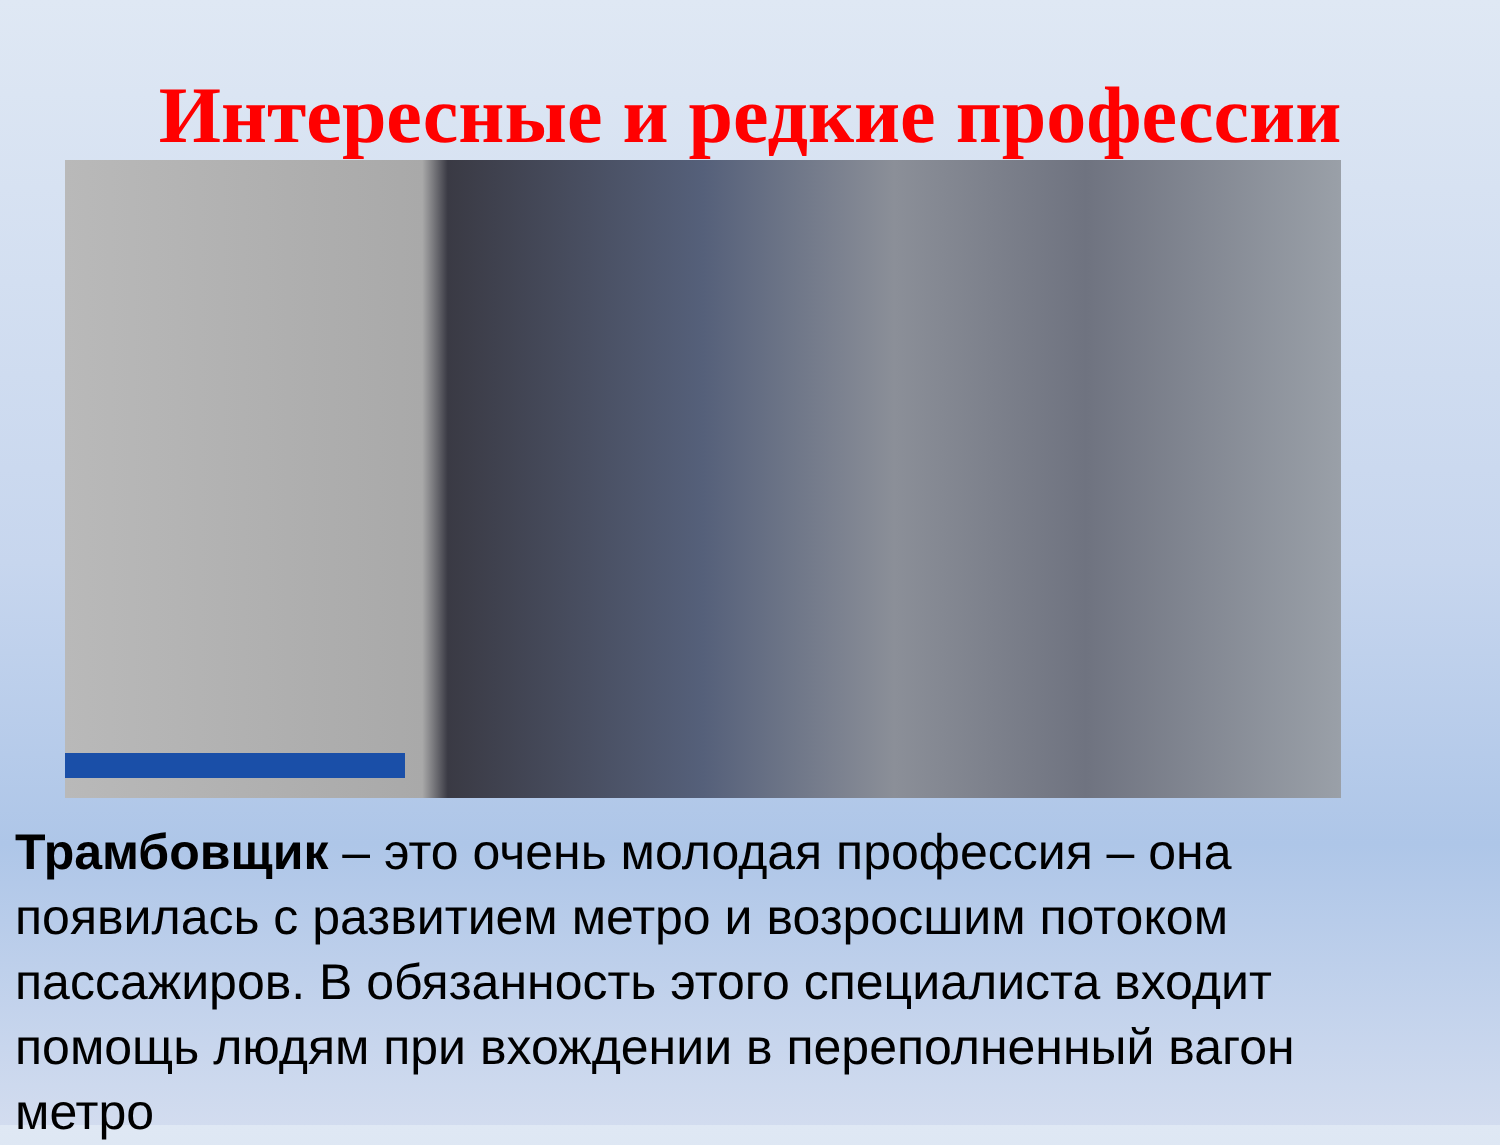Интересные и редкие профессии
Трамбовщик – это очень молодая профессия – она появилась с развитием метро и возросшим потоком пассажиров. В обязанность этого специалиста входит помощь людям при вхождении в переполненный вагон метро